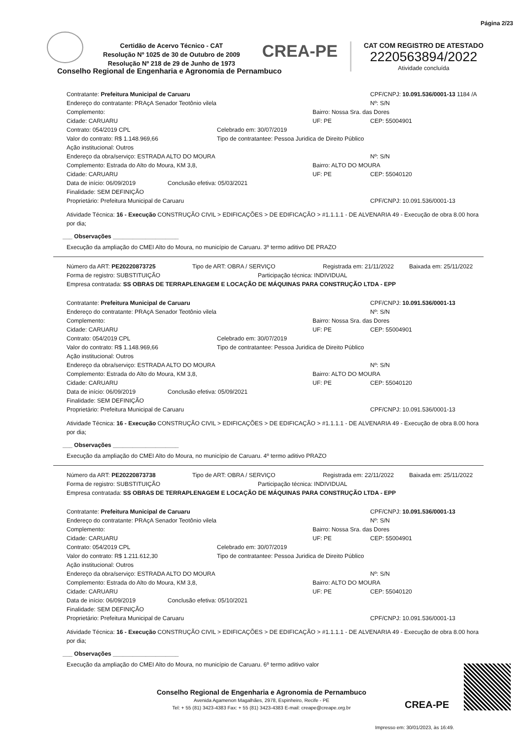Página 2/23
Certidão de Acervo Técnico - CAT
Resolução Nº 1025 de 30 de Outubro de 2009
Resolução Nº 218 de 29 de Junho de 1973
CREA-PE
CAT COM REGISTRO DE ATESTADO
2220563894/2022
Atividade concluída
Conselho Regional de Engenharia e Agronomia de Pernambuco
Contratante: Prefeitura Municipal de Caruaru
CPF/CNPJ: 10.091.536/0001-13 1184 /A
Endereço do contratante: PRAçA Senador Teotônio vilela
Nº: S/N
Complemento: Bairro: Nossa Sra. das Dores
Cidade: CARUARU UF: PE CEP: 55004901
Contrato: 054/2019 CPL Celebrado em: 30/07/2019
Valor do contrato: R$ 1.148.969,66 Tipo de contratantee: Pessoa Juridica de Direito Público
Ação institucional: Outros
Endereço da obra/serviço: ESTRADA ALTO DO MOURA
Nº: S/N
Complemento: Estrada do Alto do Moura, KM 3,8,
Bairro: ALTO DO MOURA
Cidade: CARUARU UF: PE CEP: 55040120
Data de início: 06/09/2019 Conclusão efetiva: 05/03/2021
Finalidade: SEM DEFINIÇÃO
Proprietário: Prefeitura Municipal de Caruaru
CPF/CNPJ: 10.091.536/0001-13
Atividade Técnica: 16 - Execução CONSTRUÇÃO CIVIL > EDIFICAÇÕES > DE EDIFICAÇÃO > #1.1.1.1 - DE ALVENARIA 49 - Execução de obra 8.00 hora por dia;
___ Observações ____________________
Execução da ampliação do CMEI Alto do Moura, no município de Caruaru. 3º termo aditivo DE PRAZO
Número da ART: PE20220873725 Tipo de ART: OBRA / SERVIÇO Registrada em: 21/11/2022
Baixada em: 25/11/2022
Forma de registro: SUBSTITUIÇÃO Participação técnica: INDIVIDUAL
Empresa contratada: SS OBRAS DE TERRAPLENAGEM E LOCAÇÃO DE MÁQUINAS PARA CONSTRUÇÃO LTDA - EPP
Contratante: Prefeitura Municipal de Caruaru
CPF/CNPJ: 10.091.536/0001-13
Endereço do contratante: PRAçA Senador Teotônio vilela
Nº: S/N
Complemento: Bairro: Nossa Sra. das Dores
Cidade: CARUARU UF: PE CEP: 55004901
Contrato: 054/2019 CPL Celebrado em: 30/07/2019
Valor do contrato: R$ 1.148.969,66 Tipo de contratantee: Pessoa Juridica de Direito Público
Ação institucional: Outros
Endereço da obra/serviço: ESTRADA ALTO DO MOURA
Nº: S/N
Complemento: Estrada do Alto do Moura, KM 3,8,
Bairro: ALTO DO MOURA
Cidade: CARUARU UF: PE CEP: 55040120
Data de início: 06/09/2019 Conclusão efetiva: 05/09/2021
Finalidade: SEM DEFINIÇÃO
Proprietário: Prefeitura Municipal de Caruaru
CPF/CNPJ: 10.091.536/0001-13
Atividade Técnica: 16 - Execução CONSTRUÇÃO CIVIL > EDIFICAÇÕES > DE EDIFICAÇÃO > #1.1.1.1 - DE ALVENARIA 49 - Execução de obra 8.00 hora por dia;
___ Observações ____________________
Execução da ampliação do CMEI Alto do Moura, no município de Caruaru. 4º termo aditivo PRAZO
Número da ART: PE20220873738 Tipo de ART: OBRA / SERVIÇO Registrada em: 22/11/2022
Baixada em: 25/11/2022
Forma de registro: SUBSTITUIÇÃO Participação técnica: INDIVIDUAL
Empresa contratada: SS OBRAS DE TERRAPLENAGEM E LOCAÇÃO DE MÁQUINAS PARA CONSTRUÇÃO LTDA - EPP
Contratante: Prefeitura Municipal de Caruaru
CPF/CNPJ: 10.091.536/0001-13
Endereço do contratante: PRAçA Senador Teotônio vilela
Nº: S/N
Complemento: Bairro: Nossa Sra. das Dores
Cidade: CARUARU UF: PE CEP: 55004901
Contrato: 054/2019 CPL Celebrado em: 30/07/2019
Valor do contrato: R$ 1.211.612,30 Tipo de contratantee: Pessoa Juridica de Direito Público
Ação institucional: Outros
Endereço da obra/serviço: ESTRADA ALTO DO MOURA
Nº: S/N
Complemento: Estrada do Alto do Moura, KM 3,8,
Bairro: ALTO DO MOURA
Cidade: CARUARU UF: PE CEP: 55040120
Data de início: 06/09/2019 Conclusão efetiva: 05/10/2021
Finalidade: SEM DEFINIÇÃO
Proprietário: Prefeitura Municipal de Caruaru
CPF/CNPJ: 10.091.536/0001-13
Atividade Técnica: 16 - Execução CONSTRUÇÃO CIVIL > EDIFICAÇÕES > DE EDIFICAÇÃO > #1.1.1.1 - DE ALVENARIA 49 - Execução de obra 8.00 hora por dia;
___ Observações ____________________
Execução da ampliação do CMEI Alto do Moura, no município de Caruaru. 6º termo aditivo valor
Conselho Regional de Engenharia e Agronomia de Pernambuco
Avenida Agamenon Magalhães, 2978, Espinheiro, Recife - PE
Tel: + 55 (81) 3423-4383 Fax: + 55 (81) 3423-4383 E-mail: creape@creape.org.br
CREA-PE
Impresso em: 30/01/2023, às 16:49.